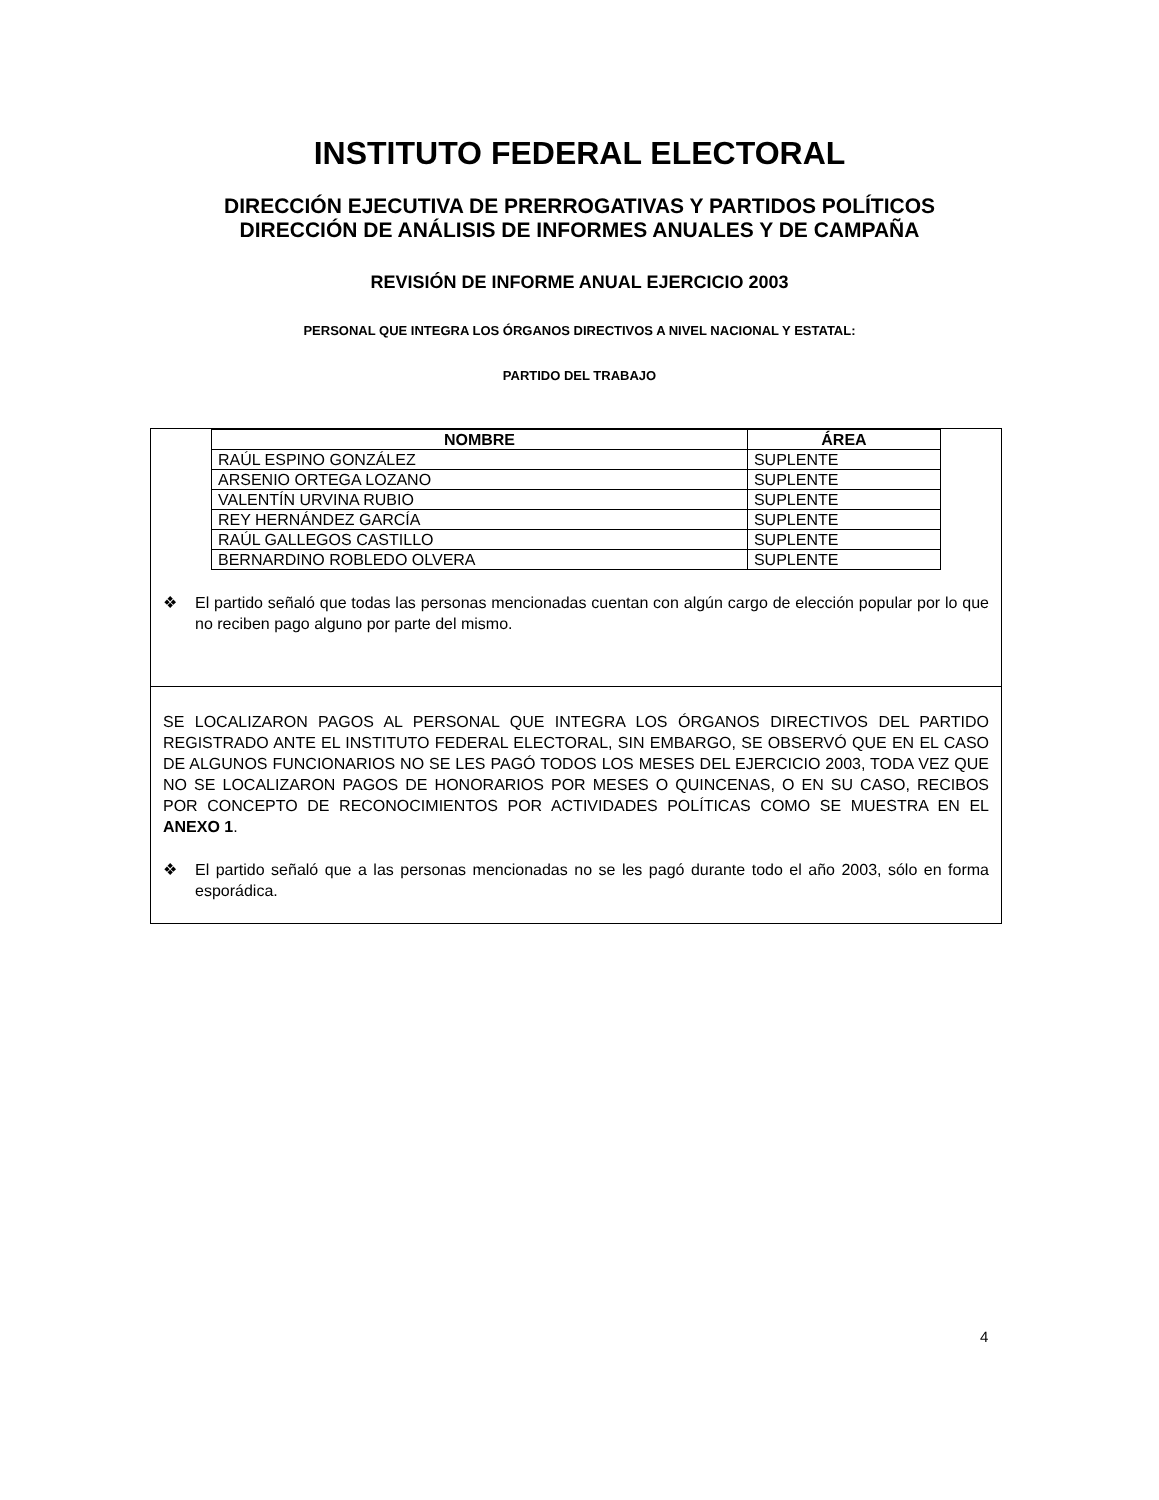INSTITUTO FEDERAL ELECTORAL
DIRECCIÓN EJECUTIVA DE PRERROGATIVAS Y PARTIDOS POLÍTICOS
DIRECCIÓN DE ANÁLISIS DE INFORMES ANUALES Y DE CAMPAÑA
REVISIÓN DE INFORME ANUAL EJERCICIO 2003
PERSONAL QUE INTEGRA LOS ÓRGANOS DIRECTIVOS A NIVEL NACIONAL Y ESTATAL:
PARTIDO DEL TRABAJO
| NOMBRE | ÁREA |
| --- | --- |
| RAÚL ESPINO GONZÁLEZ | SUPLENTE |
| ARSENIO ORTEGA LOZANO | SUPLENTE |
| VALENTÍN URVINA RUBIO | SUPLENTE |
| REY HERNÁNDEZ GARCÍA | SUPLENTE |
| RAÚL GALLEGOS CASTILLO | SUPLENTE |
| BERNARDINO ROBLEDO OLVERA | SUPLENTE |
❖ El partido señaló que todas las personas mencionadas cuentan con algún cargo de elección popular por lo que no reciben pago alguno por parte del mismo.
SE LOCALIZARON PAGOS AL PERSONAL QUE INTEGRA LOS ÓRGANOS DIRECTIVOS DEL PARTIDO REGISTRADO ANTE EL INSTITUTO FEDERAL ELECTORAL, SIN EMBARGO, SE OBSERVÓ QUE EN EL CASO DE ALGUNOS FUNCIONARIOS NO SE LES PAGÓ TODOS LOS MESES DEL EJERCICIO 2003, TODA VEZ QUE NO SE LOCALIZARON PAGOS DE HONORARIOS POR MESES O QUINCENAS, O EN SU CASO, RECIBOS POR CONCEPTO DE RECONOCIMIENTOS POR ACTIVIDADES POLÍTICAS COMO SE MUESTRA EN EL ANEXO 1.
❖ El partido señaló que a las personas mencionadas no se les pagó durante todo el año 2003, sólo en forma esporádica.
4